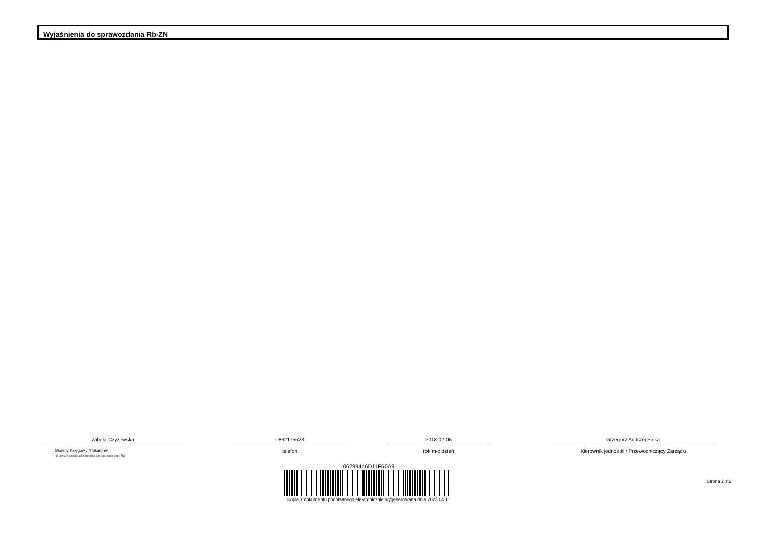Wyjaśnienia do sprawozdania Rb-ZN
Izabela Czyżewska
Główny Księgowy */ Skarbnik
nie dotyczy sprawozdań zbiorczych sporządzonych przez RIO
0862175528
telefon
2018-02-06
rok m-c dzień
Grzegorz Andrzej Palka
Kierownik jednostki / Przewodniczący Zarządu
06299446D11F60A9
Kopia z dokumentu podpisanego elektronicznie wygenerowana dnia 2023.04.11
Strona 2 z 2